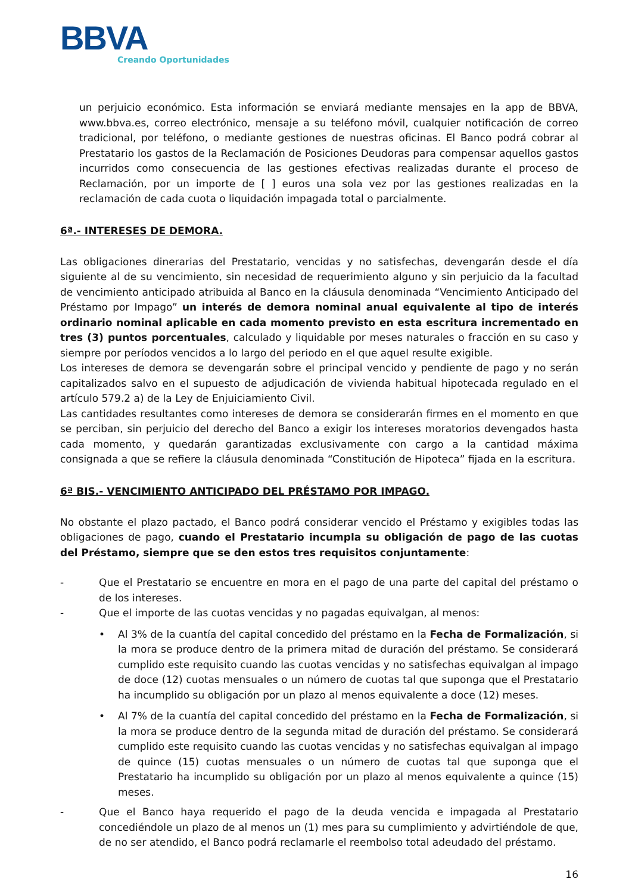BBVA
Creando Oportunidades
un perjuicio económico. Esta información se enviará mediante mensajes en la app de BBVA, www.bbva.es, correo electrónico, mensaje a su teléfono móvil, cualquier notificación de correo tradicional, por teléfono, o mediante gestiones de nuestras oficinas. El Banco podrá cobrar al Prestatario los gastos de la Reclamación de Posiciones Deudoras para compensar aquellos gastos incurridos como consecuencia de las gestiones efectivas realizadas durante el proceso de Reclamación, por un importe de [ ] euros una sola vez por las gestiones realizadas en la reclamación de cada cuota o liquidación impagada total o parcialmente.
6ª.- INTERESES DE DEMORA.
Las obligaciones dinerarias del Prestatario, vencidas y no satisfechas, devengarán desde el día siguiente al de su vencimiento, sin necesidad de requerimiento alguno y sin perjuicio da la facultad de vencimiento anticipado atribuida al Banco en la cláusula denominada “Vencimiento Anticipado del Préstamo por Impago” un interés de demora nominal anual equivalente al tipo de interés ordinario nominal aplicable en cada momento previsto en esta escritura incrementado en tres (3) puntos porcentuales, calculado y liquidable por meses naturales o fracción en su caso y siempre por períodos vencidos a lo largo del periodo en el que aquel resulte exigible.
Los intereses de demora se devengarán sobre el principal vencido y pendiente de pago y no serán capitalizados salvo en el supuesto de adjudicación de vivienda habitual hipotecada regulado en el artículo 579.2 a) de la Ley de Enjuiciamiento Civil.
Las cantidades resultantes como intereses de demora se considerarán firmes en el momento en que se perciban, sin perjuicio del derecho del Banco a exigir los intereses moratorios devengados hasta cada momento, y quedarán garantizadas exclusivamente con cargo a la cantidad máxima consignada a que se refiere la cláusula denominada “Constitución de Hipoteca” fijada en la escritura.
6ª BIS.- VENCIMIENTO ANTICIPADO DEL PRÉSTAMO POR IMPAGO.
No obstante el plazo pactado, el Banco podrá considerar vencido el Préstamo y exigibles todas las obligaciones de pago, cuando el Prestatario incumpla su obligación de pago de las cuotas del Préstamo, siempre que se den estos tres requisitos conjuntamente:
-
Que el Prestatario se encuentre en mora en el pago de una parte del capital del préstamo o de los intereses.
-
Que el importe de las cuotas vencidas y no pagadas equivalgan, al menos:
• Al 3% de la cuantía del capital concedido del préstamo en la Fecha de Formalización, si la mora se produce dentro de la primera mitad de duración del préstamo. Se considerará cumplido este requisito cuando las cuotas vencidas y no satisfechas equivalgan al impago de doce (12) cuotas mensuales o un número de cuotas tal que suponga que el Prestatario ha incumplido su obligación por un plazo al menos equivalente a doce (12) meses.
• Al 7% de la cuantía del capital concedido del préstamo en la Fecha de Formalización, si la mora se produce dentro de la segunda mitad de duración del préstamo. Se considerará cumplido este requisito cuando las cuotas vencidas y no satisfechas equivalgan al impago de quince (15) cuotas mensuales o un número de cuotas tal que suponga que el Prestatario ha incumplido su obligación por un plazo al menos equivalente a quince (15) meses.
-
Que el Banco haya requerido el pago de la deuda vencida e impagada al Prestatario concediéndole un plazo de al menos un (1) mes para su cumplimiento y advirtiéndole de que, de no ser atendido, el Banco podrá reclamarle el reembolso total adeudado del préstamo.
16